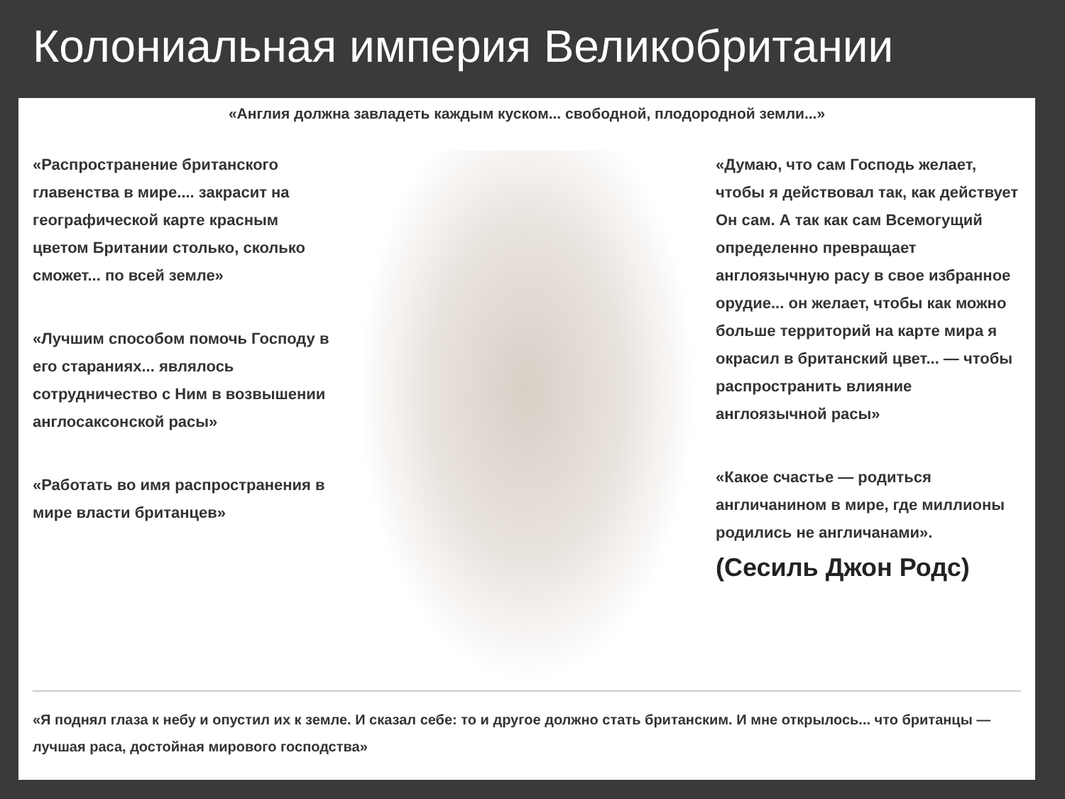Колониальная империя Великобритании
«Англия должна завладеть каждым куском... свободной, плодородной земли...»
«Распространение британского главенства в мире.... закрасит на географической карте красным цветом Британии столько, сколько сможет... по всей земле»
«Лучшим способом помочь Господу в его стараниях... являлось сотрудничество с Ним в возвышении англосаксонской расы»
«Работать во имя распространения в мире власти британцев»
«Думаю, что сам Господь желает, чтобы я действовал так, как действует Он сам. А так как сам Всемогущий определенно превращает англоязычную расу в свое избранное орудие... он желает, чтобы как можно больше территорий на карте мира я окрасил в британский цвет... — чтобы распространить влияние англоязычной расы»
«Какое счастье — родиться англичанином в мире, где миллионы родились не англичанами».
(Сесиль Джон Родс)
«Я поднял глаза к небу и опустил их к земле. И сказал себе: то и другое должно стать британским. И мне открылось... что британцы — лучшая раса, достойная мирового господства»